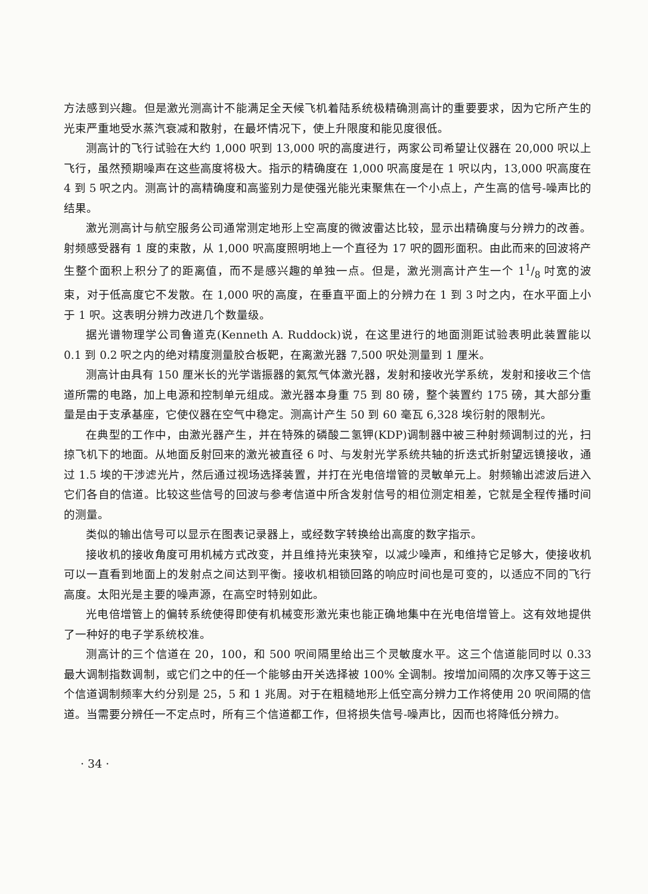方法感到兴趣。但是激光测高计不能满足全天候飞机着陆系统极精确测高计的重要要求，因为它所产生的光束严重地受水蒸汽衰减和散射，在最坏情况下，使上升限度和能见度很低。
测高计的飞行试验在大约 1,000 呎到 13,000 呎的高度进行，两家公司希望让仪器在 20,000 呎以上飞行，虽然预期噪声在这些高度将极大。指示的精确度在 1,000 呎高度是在 1 呎以内，13,000 呎高度在 4 到 5 呎之内。测高计的高精确度和高鉴别力是使强光能光束聚焦在一个小点上，产生高的信号-噪声比的结果。
激光测高计与航空服务公司通常测定地形上空高度的微波雷达比较，显示出精确度与分辨力的改善。射频感受器有 1 度的束散，从 1,000 呎高度照明地上一个直径为 17 呎的圆形面积。由此而来的回波将产生整个面积上积分了的距离值，而不是感兴趣的单独一点。但是，激光测高计产生一个 11/8 吋宽的波束，对于低高度它不发散。在 1,000 呎的高度，在垂直平面上的分辨力在 1 到 3 吋之内，在水平面上小于 1 呎。这表明分辨力改进几个数量级。
据光谱物理学公司鲁道克(Kenneth A. Ruddock)说，在这里进行的地面测距试验表明此装置能以 0.1 到 0.2 呎之内的绝对精度测量胶合板靶，在离激光器 7,500 呎处测量到 1 厘米。
测高计由具有 150 厘米长的光学谐振器的氦氖气体激光器，发射和接收光学系统，发射和接收三个信道所需的电路，加上电源和控制单元组成。激光器本身重 75 到 80 磅，整个装置约 175 磅，其大部分重量是由于支承基座，它使仪器在空气中稳定。测高计产生 50 到 60 毫瓦 6,328 埃衍射的限制光。
在典型的工作中，由激光器产生，并在特殊的磷酸二氢钾(KDP)调制器中被三种射频调制过的光，扫掠飞机下的地面。从地面反射回来的激光被直径 6 吋、与发射光学系统共轴的折迭式折射望远镜接收，通过 1.5 埃的干涉滤光片，然后通过视场选择装置，并打在光电倍增管的灵敏单元上。射频输出滤波后进入它们各自的信道。比较这些信号的回波与参考信道中所含发射信号的相位测定相差，它就是全程传播时间的测量。
类似的输出信号可以显示在图表记录器上，或经数字转换给出高度的数字指示。
接收机的接收角度可用机械方式改变，并且维持光束狭窄，以减少噪声，和维持它足够大，使接收机可以一直看到地面上的发射点之间达到平衡。接收机相锁回路的响应时间也是可变的，以适应不同的飞行高度。太阳光是主要的噪声源，在高空时特别如此。
光电倍增管上的偏转系统使得即使有机械变形激光束也能正确地集中在光电倍增管上。这有效地提供了一种好的电子学系统校准。
测高计的三个信道在 20，100，和 500 呎间隔里给出三个灵敏度水平。这三个信道能同时以 0.33 最大调制指数调制，或它们之中的任一个能够由开关选择被 100% 全调制。按增加间隔的次序又等于这三个信道调制频率大约分别是 25，5 和 1 兆周。对于在粗糙地形上低空高分辨力工作将使用 20 呎间隔的信道。当需要分辨任一不定点时，所有三个信道都工作，但将损失信号-噪声比，因而也将降低分辨力。
· 34 ·